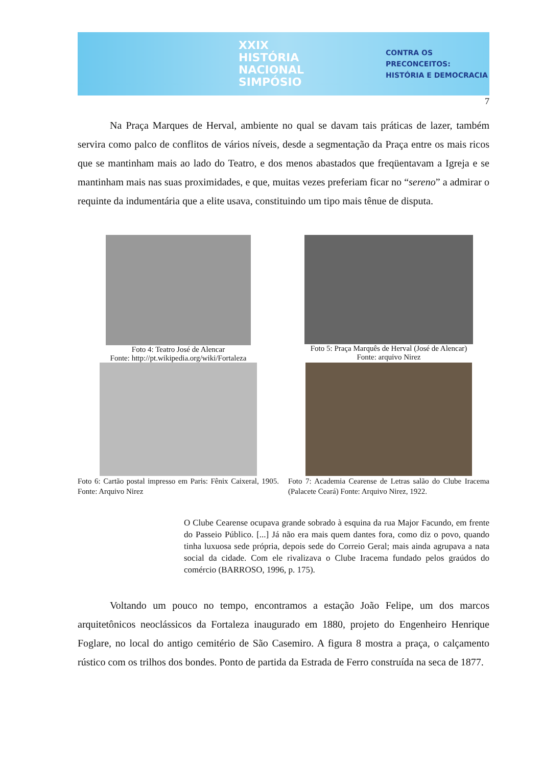XXIX HISTÓRIA
NACIONAL
SIMPÓSIO
CONTRA OS PRECONCEITOS:
HISTÓRIA E DEMOCRACIA
7
Na Praça Marques de Herval, ambiente no qual se davam tais práticas de lazer, também servira como palco de conflitos de vários níveis, desde a segmentação da Praça entre os mais ricos que se mantinham mais ao lado do Teatro, e dos menos abastados que freqüentavam a Igreja e se mantinham mais nas suas proximidades, e que, muitas vezes preferiam ficar no “sereno” a admirar o requinte da indumentária que a elite usava, constituindo um tipo mais tênue de disputa.
Foto 4: Teatro José de Alencar
Fonte: http://pt.wikipedia.org/wiki/Fortaleza
Foto 5: Praça Marquês de Herval (José de Alencar)
Fonte: arquivo Nirez
Foto 6: Cartão postal impresso em Paris: Fênix Caixeral, 1905. Fonte: Arquivo Nirez
Foto 7: Academia Cearense de Letras salão do Clube Iracema (Palacete Ceará) Fonte: Arquivo Nirez, 1922.
O Clube Cearense ocupava grande sobrado à esquina da rua Major Facundo, em frente do Passeio Público. [...] Já não era mais quem dantes fora, como diz o povo, quando tinha luxuosa sede própria, depois sede do Correio Geral; mais ainda agrupava a nata social da cidade. Com ele rivalizava o Clube Iracema fundado pelos graúdos do comércio (BARROSO, 1996, p. 175).
Voltando um pouco no tempo, encontramos a estação João Felipe, um dos marcos arquitetônicos neoclássicos da Fortaleza inaugurado em 1880, projeto do Engenheiro Henrique Foglare, no local do antigo cemitério de São Casemiro. A figura 8 mostra a praça, o calçamento rústico com os trilhos dos bondes. Ponto de partida da Estrada de Ferro construída na seca de 1877.